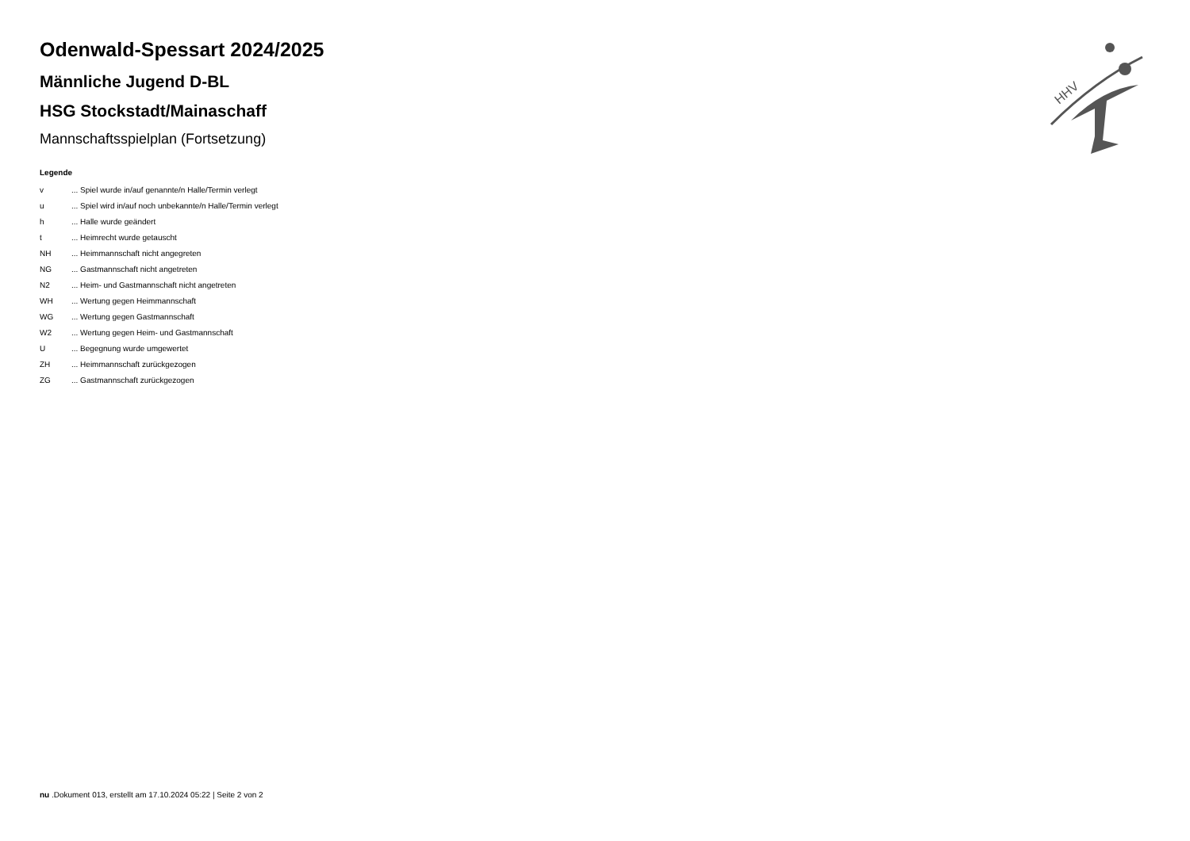HHV
Odenwald-Spessart 2024/2025
Männliche Jugend D-BL
HSG Stockstadt/Mainaschaff
Mannschaftsspielplan (Fortsetzung)
Legende
| v | ... Spiel wurde in/auf genannte/n Halle/Termin verlegt |
| u | ... Spiel wird in/auf noch unbekannte/n Halle/Termin verlegt |
| h | ... Halle wurde geändert |
| t | ... Heimrecht wurde getauscht |
| NH | ... Heimmannschaft nicht angegreten |
| NG | ... Gastmannschaft nicht angetreten |
| N2 | ... Heim- und Gastmannschaft nicht angetreten |
| WH | ... Wertung gegen Heimmannschaft |
| WG | ... Wertung gegen Gastmannschaft |
| W2 | ... Wertung gegen Heim- und Gastmannschaft |
| U | ... Begegnung wurde umgewertet |
| ZH | ... Heimmannschaft zurückgezogen |
| ZG | ... Gastmannschaft zurückgezogen |
nu .Dokument 013, erstellt am 17.10.2024 05:22 | Seite 2 von 2